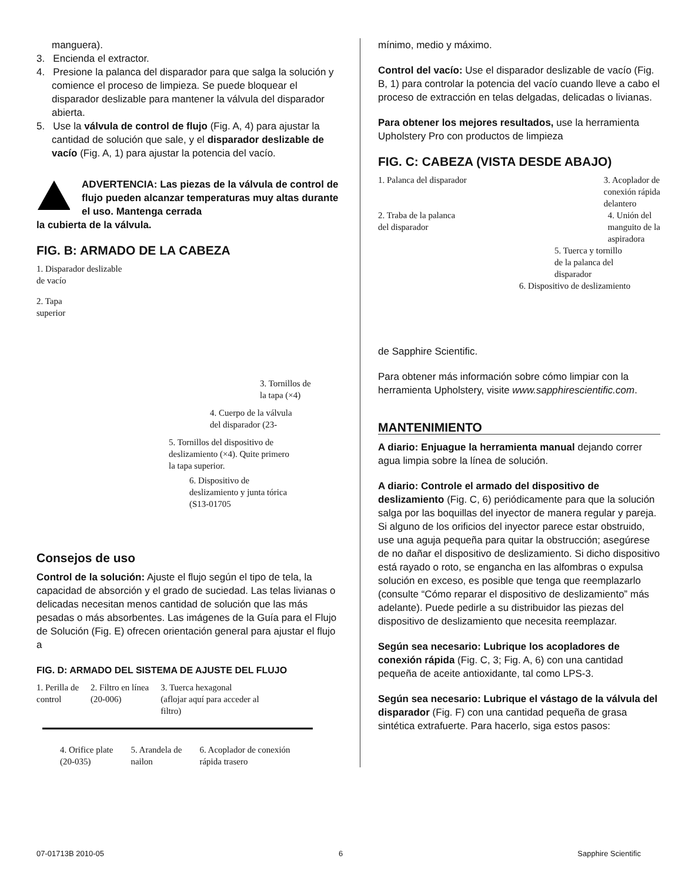manguera).
3. Encienda el extractor.
4. Presione la palanca del disparador para que salga la solución y comience el proceso de limpieza. Se puede bloquear el disparador deslizable para mantener la válvula del disparador abierta.
5. Use la válvula de control de flujo (Fig. A, 4) para ajustar la cantidad de solución que sale, y el disparador deslizable de vacío (Fig. A, 1) para ajustar la potencia del vacío.
ADVERTENCIA: Las piezas de la válvula de control de flujo pueden alcanzar temperaturas muy altas durante el uso. Mantenga cerrada
la cubierta de la válvula.
FIG. B: ARMADO DE LA CABEZA
1. Disparador deslizable
de vacío
2. Tapa
superior
3. Tornillos de
la tapa (×4)
4. Cuerpo de la válvula
del disparador (23-
5. Tornillos del dispositivo de
deslizamiento (×4). Quite primero
la tapa superior.
6. Dispositivo de
deslizamiento y junta tórica
(S13-01705
Consejos de uso
Control de la solución: Ajuste el flujo según el tipo de tela, la capacidad de absorción y el grado de suciedad. Las telas livianas o delicadas necesitan menos cantidad de solución que las más pesadas o más absorbentes. Las imágenes de la Guía para el Flujo de Solución (Fig. E) ofrecen orientación general para ajustar el flujo a
FIG. D: ARMADO DEL SISTEMA DE AJUSTE DEL FLUJO
1. Perilla de
control
2. Filtro en línea
(20-006)
3. Tuerca hexagonal
(aflojar aquí para acceder al
filtro)
4. Orifice plate
(20-035)
5. Arandela de
nailon
6. Acoplador de conexión
rápida trasero
mínimo, medio y máximo.
Control del vacío: Use el disparador deslizable de vacío (Fig. B, 1) para controlar la potencia del vacío cuando lleve a cabo el proceso de extracción en telas delgadas, delicadas o livianas.
Para obtener los mejores resultados, use la herramienta Upholstery Pro con productos de limpieza
FIG. C: CABEZA (VISTA DESDE ABAJO)
1. Palanca del disparador 3. Acoplador de
conexión rápida
delantero
2. Traba de la palanca
del disparador
4. Unión del
manguito de la
aspiradora
5. Tuerca y tornillo
de la palanca del
disparador
6. Dispositivo de deslizamiento
de Sapphire Scientific.
Para obtener más información sobre cómo limpiar con la herramienta Upholstery, visite www.sapphirescientific.com.
MANTENIMIENTO
A diario: Enjuague la herramienta manual dejando correr agua limpia sobre la línea de solución.
A diario: Controle el armado del dispositivo de deslizamiento (Fig. C, 6) periódicamente para que la solución salga por las boquillas del inyector de manera regular y pareja. Si alguno de los orificios del inyector parece estar obstruido, use una aguja pequeña para quitar la obstrucción; asegúrese de no dañar el dispositivo de deslizamiento. Si dicho dispositivo está rayado o roto, se engancha en las alfombras o expulsa solución en exceso, es posible que tenga que reemplazarlo (consulte “Cómo reparar el dispositivo de deslizamiento” más adelante). Puede pedirle a su distribuidor las piezas del dispositivo de deslizamiento que necesita reemplazar.
Según sea necesario: Lubrique los acopladores de conexión rápida (Fig. C, 3; Fig. A, 6) con una cantidad pequeña de aceite antioxidante, tal como LPS-3.
Según sea necesario: Lubrique el vástago de la válvula del disparador (Fig. F) con una cantidad pequeña de grasa sintética extrafuerte. Para hacerlo, siga estos pasos:
07-01713B 2010-05 6 Sapphire Scientific